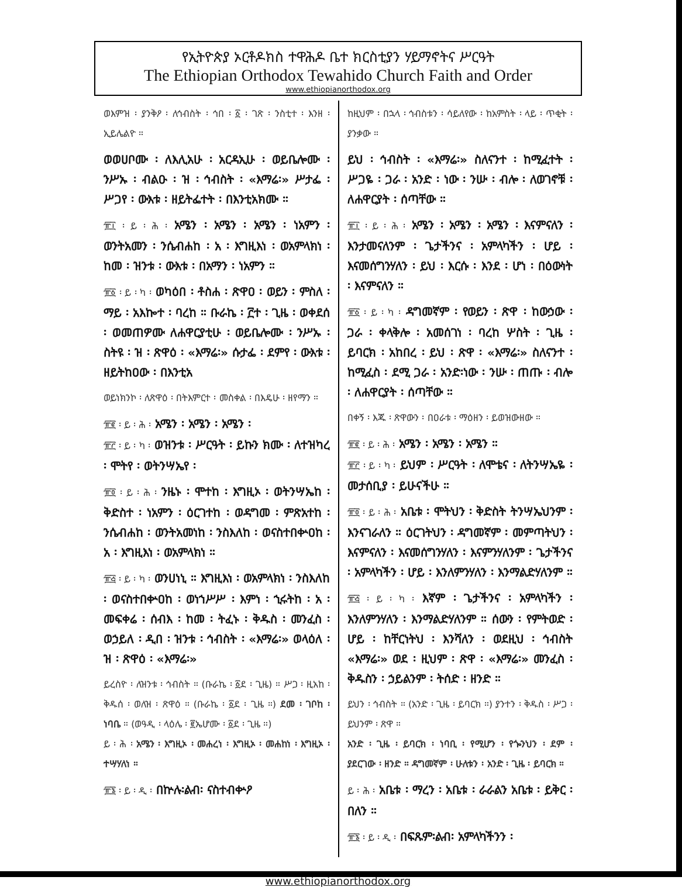የኢትዮጵያ ኦርቶዶክስ ተዋሕዶ ቤተ ክርስቲያን ሃይማኖትና ሥርዓት
The Ethiopian Orthodox Tewahido Church Faith and Order
www.ethiopianorthodox.org
ወእምዝ ፡ ያንቅዖ ፡ ለኅብስት ፡ ኅበ ፡ ፩ ፡ ገጽ ፡ ንስቲተ ፡ እንዘ ፡ ኢይሌልዮ ።
ወወሀቦሙ ፡ ለእሊአሁ ፡ አርዳኢሁ ፡ ወይቤሎሙ ፡ ንሥኡ ፡ ብልዑ ፡ ዝ ፡ ኅብስት ፡ «እማሬ፡» ሥታፌ ፡ ሥጋየ ፡ ውእቱ ፡ ዘይትፌተት ፡ በእንቲአክሙ ።
፹፲ ፡ ይ ፡ ሕ ፡ አሜን ፡ አሜን ፡ አሜን ፡ ነአምን ፡ ወንትአመን ፡ ንሴብሐከ ፡ አ ፡ እግዚእነ ፡ ወአምላክነ ፡ ከመ ፡ ዝንቱ ፡ ውእቱ ፡ በአማን ፡ ነአምን ።
፹፩ ፡ ይ ፡ ካ ፡ ወካዕበ ፡ ቶስሐ ፡ ጽዋዐ ፡ ወይን ፡ ምስለ ፡ ማይ ፡ አእኰተ ፡ ባረከ ። ቡራኬ ፡ ፫ተ ፡ ጊዜ ፡ ወቀደሰ ፡ ወመጠዎሙ ለሐዋርያቲሁ ፡ ወይቤሎሙ ፡ ንሥኡ ፡ ስትዩ ፡ ዝ ፡ ጽዋዕ ፡ «እማሬ፡» ሱታፌ ፡ ደምየ ፡ ውእቱ ፡ ዘይትከዐው ፡ በእንቲአ
ወይነክንኮ ፡ ለጽዋዕ ፡ በትእምርተ ፡ መስቀል ፡ በእዴሁ ፡ ዘየማን ።
፹፪ ፡ ይ ፡ ሕ ፡ አሜን ፡ አሜን ፡ አሜን ፡
፹፫ ፡ ይ ፡ ካ ፡ ወዝንቱ ፡ ሥርዓት ፡ ይኩን ክሙ ፡ ለተዝካረ ፡ ሞትየ ፡ ወትንሣኤየ ፡
፹፬ ፡ ይ ፡ ሕ ፡ ንዜኑ ፡ ሞተከ ፡ እግዚኦ ፡ ወትንሣኤከ ፡ ቅድስተ ፡ ነአምን ፡ ዕርገተከ ፡ ወዳግመ ፡ ምጽአተከ ፡ ንሴብሐከ ፡ ወንትአመነከ ፡ ንስእለከ ፡ ወናስተበቍዐከ ፡ አ ፡ እግዚእነ ፡ ወአምላክነ ።
፹፭ ፡ ይ ፡ ካ ፡ ወንሀነኒ ። እግዚእነ ፡ ወአምላክነ ፡ ንስእለከ ፡ ወናስተበቍዐከ ፡ ወነኀሥሥ ፡ እምነ ፡ ኂሩትከ ፡ አ ፡ መፍቀሬ ፡ ሰብእ ፡ ከመ ፡ ትፈኑ ፡ ቅዱስ ፡ መንፈስ ፡ ወኃይለ ፡ ዲበ ፡ ዝንቱ ፡ ኅብስት ፡ «እማሬ፡» ወላዕለ ፡ ዝ ፡ ጽዋዕ ፡ «እማሬ፡»
ይረስዮ ፡ ለዝንቱ ፡ ኅብስት ። (ቡራኬ ፡ ፩ደ ፡ ጊዜ) ። ሥጋ ፡ ዚአከ ፡ ቅዱሰ ፡ ወለዝ ፡ ጽዋዕ ። (ቡራኬ ፡ ፩ደ ፡ ጊዜ ።) ደመ ፡ ገቦከ ፡ ነባቤ ። (ወዓዲ ፡ ላዕሌ ፡ ፪ኤሆሙ ፡ ፩ደ ፡ ጊዜ ።)
ይ ፡ ሕ ፡ አሜን ፡ እግዚኦ ፡ መሐረነ ፡ እግዚኦ ፡ መሐከነ ፡ እግዚኦ ፡ ተሣሃለነ ።
፹፮ ፡ ይ ፡ ዲ ፡ በኵሉ፡ልብ፡ ናስተብቍዖ
ከዚህም ፡ በኋላ ፡ ኅብስቱን ፡ ሳይለየው ፡ ከአምስት ፡ ላይ ፡ ጥቂት ፡ ያንቃው ።
ይህ ፡ ኅብስት ፡ «እማሬ፡» ስለናንተ ፡ ከሚፈተት ፡ ሥጋዬ ፡ ጋራ ፡ አንድ ፡ ነው ፡ ንሡ ፡ ብሎ ፡ ለወገኖቹ ፡ ለሐዋርያት ፡ ሰጣቸው ።
፹፲ ፡ ይ ፡ ሕ ፡ አሜን ፡ አሜን ፡ አሜን ፡ እናምናለን ፡ እንታመናለንም ፡ ጌታችንና ፡ አምላካችን ፡ ሆይ ፡ እናመሰግንሃለን ፡ ይህ ፡ እርሱ ፡ እንደ ፡ ሆነ ፡ በዕውነት ፡ እናምናለን ።
፹፩ ፡ ይ ፡ ካ ፡ ዳግመኛም ፡ የወይን ፡ ጽዋ ፡ ከውኃው ፡ ጋራ ፡ ቀላቅሎ ፡ አመሰገነ ፡ ባረከ ሦስት ፡ ጊዜ ፡ ይባርክ ፡ አከበረ ፡ ይህ ፡ ጽዋ ፡ «እማሬ፡» ስለናንተ ፡ ከሚፈስ ፡ ደሚ ጋራ ፡ አንድ፡ነው ፡ ንሡ ፡ ጠጡ ፡ ብሎ ፡ ለሐዋርያት ፡ ሰጣቸው ።
በቀኝ ፡ እጁ ፡ ጽዋውን ፡ በዐራቱ ፡ ማዕዘን ፡ ይወዝውዘው ።
፹፪ ፡ ይ ፡ ሕ ፡ አሜን ፡ አሜን ፡ አሜን ።
፹፫ ፡ ይ ፡ ካ ፡ ይህም ፡ ሥርዓት ፡ ለሞቴና ፡ ለትንሣኤዬ ፡ መታሰቢያ ፡ ይሁናችሁ ።
፹፬ ፡ ይ ፡ ሕ ፡ አቤቱ ፡ ሞትህን ፡ ቅድስት ትንሣኤህንም ፡ እንናገራለን ። ዕርገትህን ፡ ዳግመኛም ፡ መምጣትህን ፡ እናምናለን ፡ እናመሰግንሃለን ፡ እናምንሃለንም ፡ ጌታችንና ፡ አምላካችን ፡ ሆይ ፡ እንለምንሃለን ፡ እንማልድሃለንም ።
፹፭ ፡ ይ ፡ ካ ፡ እኛም ፡ ጌታችንና ፡ አምላካችን ፡ እንለምንሃለን ፡ እንማልድሃለንም ። ሰውን ፡ የምትወድ ፡ ሆይ ፡ ከቸርነትህ ፡ እንሻለን ፡ ወደዚህ ፡ ኅብስት «እማሬ፡» ወደ ፡ ዚህም ፡ ጽዋ ፡ «እማሬ፡» መንፈስ ፡ ቅዱስን ፡ ኃይልንም ፡ ትሰድ ፡ ዘንድ ።
ይህን ፡ ኅብስት ። (አንድ ፡ ጊዜ ፡ ይባርክ ።) ያንተን ፡ ቅዱስ ፡ ሥጋ ፡ ይህንም ፡ ጽዋ ።
አንድ ፡ ጊዜ ፡ ይባርክ ፡ ነባቢ ፡ የሚሆን ፡ የጐንህን ፡ ደም ፡ ያደርገው ፡ ዘንድ ። ዳግመኛም ፡ ሁለቱን ፡ አንድ ፡ ጊዜ ፡ ይባርክ ።
ይ ፡ ሕ ፡ አቤቱ ፡ ማረን ፡ አቤቱ ፡ ራራልን አቤቱ ፡ ይቅር ፡ በለን ።
፹፮ ፡ ይ ፡ ዲ ፡ በፍጹም፡ልብ፡ አምላካችንን ፡
www.ethiopianorthodox.org